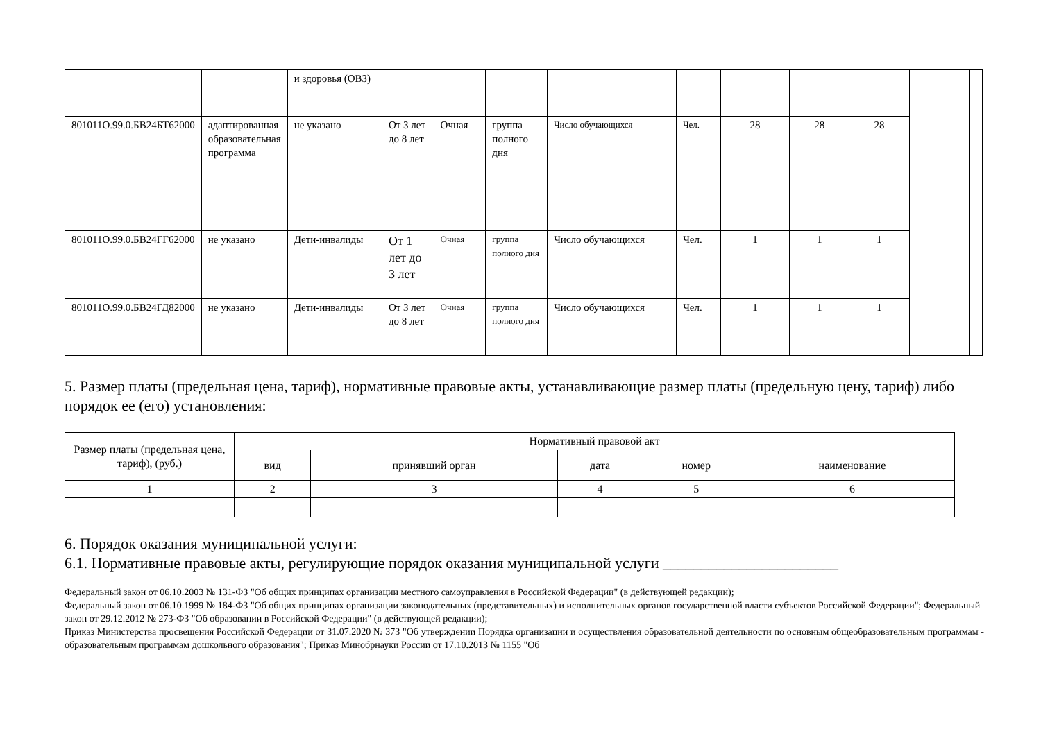| | | и здоровья (ОВЗ) | | | | | | | | | | |
| 801011О.99.0.БВ24БТ62000 | адаптированная образовательная программа | не указано | От 3 лет до 8 лет | Очная | группа полного дня | Число обучающихся | Чел. | 28 | 28 | 28 | | |
| 801011О.99.0.БВ24ГГ62000 | не указано | Дети-инвалиды | От 1 лет до 3 лет | Очная | группа полного дня | Число обучающихся | Чел. | 1 | 1 | 1 | | |
| 801011О.99.0.БВ24ГД82000 | не указано | Дети-инвалиды | От 3 лет до 8 лет | Очная | группа полного дня | Число обучающихся | Чел. | 1 | 1 | 1 | | |
5. Размер платы (предельная цена, тариф), нормативные правовые акты, устанавливающие размер платы (предельную цену, тариф) либо порядок ее (его) установления:
| Размер платы (предельная цена, тариф), (руб.) | Нормативный правовой акт | | | | |
| --- | --- | --- | --- | --- | --- |
| | вид | принявший орган | дата | номер | наименование |
| 1 | 2 | 3 | 4 | 5 | 6 |
6. Порядок оказания муниципальной услуги:
6.1. Нормативные правовые акты, регулирующие порядок оказания муниципальной услуги _______________________
Федеральный закон от 06.10.2003 № 131-ФЗ "Об общих принципах организации местного самоуправления в Российской Федерации" (в действующей редакции);
Федеральный закон от 06.10.1999 № 184-ФЗ "Об общих принципах организации законодательных (представительных) и исполнительных органов государственной власти субъектов Российской Федерации"; Федеральный закон от 29.12.2012 № 273-ФЗ "Об образовании в Российской Федерации" (в действующей редакции);
Приказ Министерства просвещения Российской Федерации от 31.07.2020 № 373 "Об утверждении Порядка организации и осуществления образовательной деятельности по основным общеобразовательным программам - образовательным программам дошкольного образования"; Приказ Минобрнауки России от 17.10.2013 № 1155 "Об